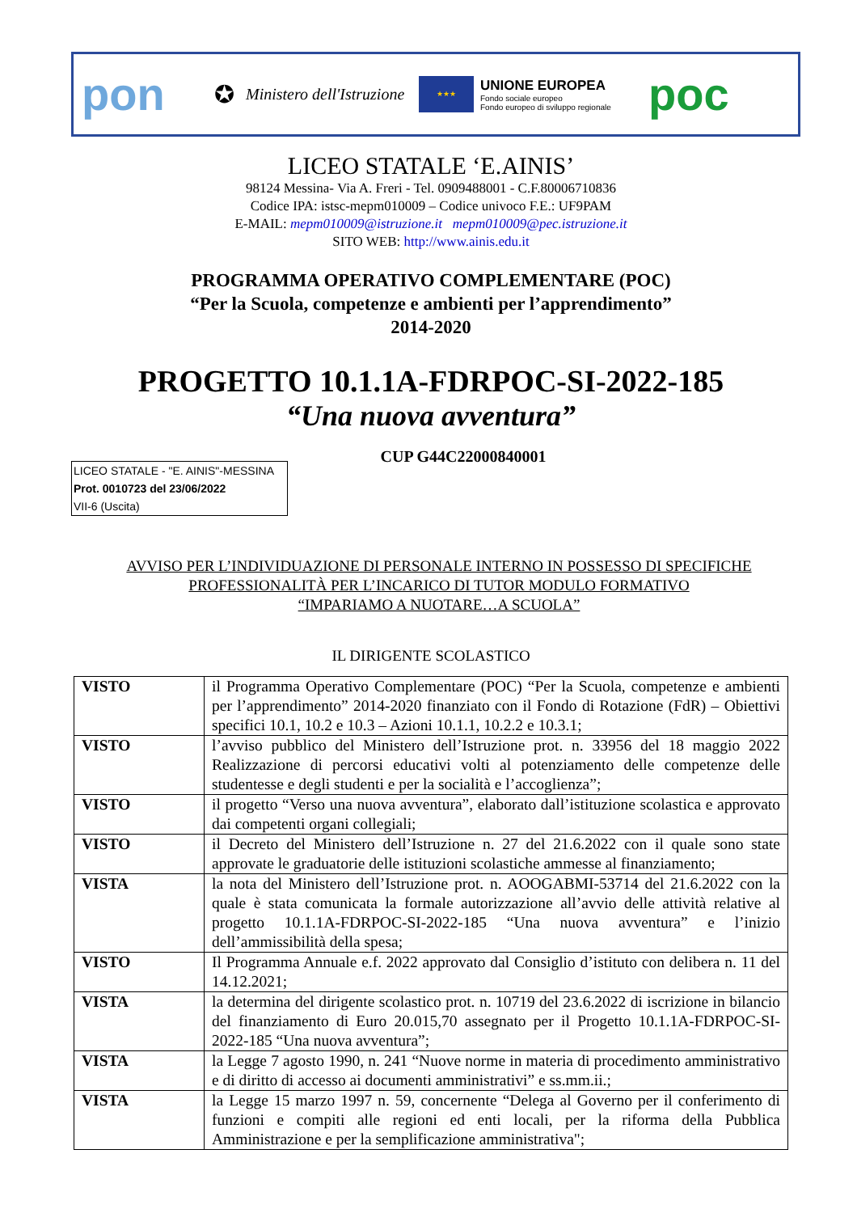pon
✪
Ministero dell'Istruzione
★★★
UNIONE EUROPEA
Fondo sociale europeo
Fondo europeo di sviluppo regionale
poc
LICEO STATALE ‘E.AINIS’
98124 Messina- Via A. Freri - Tel. 0909488001 - C.F.80006710836
Codice IPA: istsc-mepm010009 – Codice univoco F.E.: UF9PAM
E-MAIL: mepm010009@istruzione.it mepm010009@pec.istruzione.it
SITO WEB: http://www.ainis.edu.it
PROGRAMMA OPERATIVO COMPLEMENTARE (POC)
“Per la Scuola, competenze e ambienti per l’apprendimento”
2014-2020
PROGETTO 10.1.1A-FDRPOC-SI-2022-185
“Una nuova avventura”
CUP G44C22000840001
LICEO STATALE - "E. AINIS"-MESSINA
Prot. 0010723 del 23/06/2022
VII-6 (Uscita)
AVVISO PER L’INDIVIDUAZIONE DI PERSONALE INTERNO IN POSSESSO DI SPECIFICHE
PROFESSIONALITÀ PER L’INCARICO DI TUTOR MODULO FORMATIVO
“IMPARIAMO A NUOTARE…A SCUOLA”
IL DIRIGENTE SCOLASTICO
| VISTO | il Programma Operativo Complementare (POC) “Per la Scuola, competenze e ambienti per l’apprendimento” 2014-2020 finanziato con il Fondo di Rotazione (FdR) – Obiettivi specifici 10.1, 10.2 e 10.3 – Azioni 10.1.1, 10.2.2 e 10.3.1; |
| VISTO | l’avviso pubblico del Ministero dell’Istruzione prot. n. 33956 del 18 maggio 2022 Realizzazione di percorsi educativi volti al potenziamento delle competenze delle studentesse e degli studenti e per la socialità e l’accoglienza”; |
| VISTO | il progetto “Verso una nuova avventura”, elaborato dall’istituzione scolastica e approvato dai competenti organi collegiali; |
| VISTO | il Decreto del Ministero dell’Istruzione n. 27 del 21.6.2022 con il quale sono state approvate le graduatorie delle istituzioni scolastiche ammesse al finanziamento; |
| VISTA | la nota del Ministero dell’Istruzione prot. n. AOOGABMI-53714 del 21.6.2022 con la quale è stata comunicata la formale autorizzazione all’avvio delle attività relative al progetto 10.1.1A-FDRPOC-SI-2022-185 “Una nuova avventura” e l’inizio dell’ammissibilità della spesa; |
| VISTO | Il Programma Annuale e.f. 2022 approvato dal Consiglio d’istituto con delibera n. 11 del 14.12.2021; |
| VISTA | la determina del dirigente scolastico prot. n. 10719 del 23.6.2022 di iscrizione in bilancio del finanziamento di Euro 20.015,70 assegnato per il Progetto 10.1.1A-FDRPOC-SI-2022-185 “Una nuova avventura”; |
| VISTA | la Legge 7 agosto 1990, n. 241 “Nuove norme in materia di procedimento amministrativo e di diritto di accesso ai documenti amministrativi” e ss.mm.ii.; |
| VISTA | la Legge 15 marzo 1997 n. 59, concernente “Delega al Governo per il conferimento di funzioni e compiti alle regioni ed enti locali, per la riforma della Pubblica Amministrazione e per la semplificazione amministrativa"; |